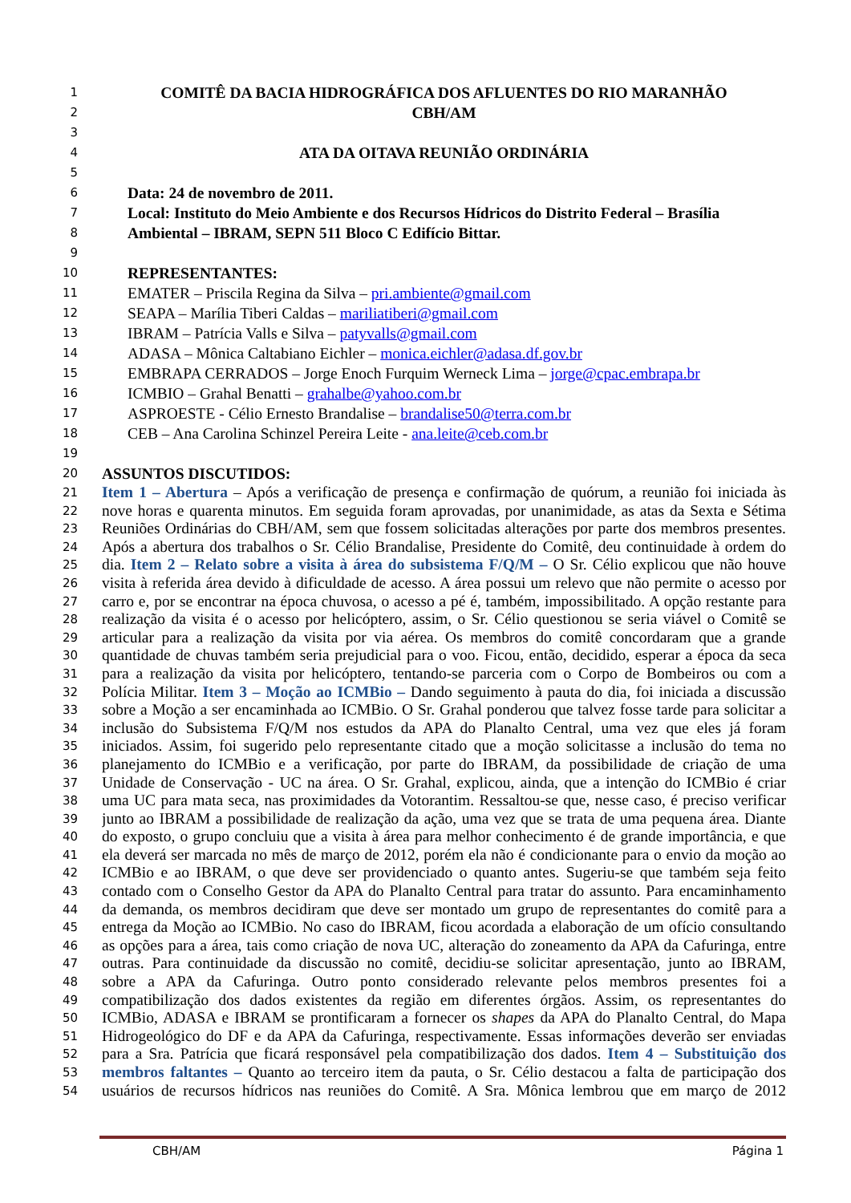1 COMITÊ DA BACIA HIDROGRÁFICA DOS AFLUENTES DO RIO MARANHÃO
2 CBH/AM
3
4 ATA DA OITAVA REUNIÃO ORDINÁRIA
5
6 Data: 24 de novembro de 2011.
7 Local: Instituto do Meio Ambiente e dos Recursos Hídricos do Distrito Federal – Brasília
8 Ambiental – IBRAM, SEPN 511 Bloco C Edifício Bittar.
9
10 REPRESENTANTES:
11 EMATER – Priscila Regina da Silva – pri.ambiente@gmail.com
12 SEAPA – Marília Tiberi Caldas – mariliatiberi@gmail.com
13 IBRAM – Patrícia Valls e Silva – patyvalls@gmail.com
14 ADASA – Mônica Caltabiano Eichler – monica.eichler@adasa.df.gov.br
15 EMBRAPA CERRADOS – Jorge Enoch Furquim Werneck Lima – jorge@cpac.embrapa.br
16 ICMBIO – Grahal Benatti – grahalbe@yahoo.com.br
17 ASPROESTE - Célio Ernesto Brandalise – brandalise50@terra.com.br
18 CEB – Ana Carolina Schinzel Pereira Leite - ana.leite@ceb.com.br
19
20 ASSUNTOS DISCUTIDOS:
21 Item 1 – Abertura – Após a verificação de presença e confirmação de quórum, a reunião foi iniciada às
22 nove horas e quarenta minutos. Em seguida foram aprovadas, por unanimidade, as atas da Sexta e Sétima
23 Reuniões Ordinárias do CBH/AM, sem que fossem solicitadas alterações por parte dos membros presentes.
24 Após a abertura dos trabalhos o Sr. Célio Brandalise, Presidente do Comitê, deu continuidade à ordem do
25 dia. Item 2 – Relato sobre a visita à área do subsistema F/Q/M – O Sr. Célio explicou que não houve
26 visita à referida área devido à dificuldade de acesso. A área possui um relevo que não permite o acesso por
27 carro e, por se encontrar na época chuvosa, o acesso a pé é, também, impossibilitado. A opção restante para
28 realização da visita é o acesso por helicóptero, assim, o Sr. Célio questionou se seria viável o Comitê se
29 articular para a realização da visita por via aérea. Os membros do comitê concordaram que a grande
30 quantidade de chuvas também seria prejudicial para o voo. Ficou, então, decidido, esperar a época da seca
31 para a realização da visita por helicóptero, tentando-se parceria com o Corpo de Bombeiros ou com a
32 Polícia Militar. Item 3 – Moção ao ICMBio – Dando seguimento à pauta do dia, foi iniciada a discussão
33 sobre a Moção a ser encaminhada ao ICMBio. O Sr. Grahal ponderou que talvez fosse tarde para solicitar a
34 inclusão do Subsistema F/Q/M nos estudos da APA do Planalto Central, uma vez que eles já foram
35 iniciados. Assim, foi sugerido pelo representante citado que a moção solicitasse a inclusão do tema no
36 planejamento do ICMBio e a verificação, por parte do IBRAM, da possibilidade de criação de uma
37 Unidade de Conservação - UC na área. O Sr. Grahal, explicou, ainda, que a intenção do ICMBio é criar
38 uma UC para mata seca, nas proximidades da Votorantim. Ressaltou-se que, nesse caso, é preciso verificar
39 junto ao IBRAM a possibilidade de realização da ação, uma vez que se trata de uma pequena área. Diante
40 do exposto, o grupo concluiu que a visita à área para melhor conhecimento é de grande importância, e que
41 ela deverá ser marcada no mês de março de 2012, porém ela não é condicionante para o envio da moção ao
42 ICMBio e ao IBRAM, o que deve ser providenciado o quanto antes. Sugeriu-se que também seja feito
43 contado com o Conselho Gestor da APA do Planalto Central para tratar do assunto. Para encaminhamento
44 da demanda, os membros decidiram que deve ser montado um grupo de representantes do comitê para a
45 entrega da Moção ao ICMBio. No caso do IBRAM, ficou acordada a elaboração de um ofício consultando
46 as opções para a área, tais como criação de nova UC, alteração do zoneamento da APA da Cafuringa, entre
47 outras. Para continuidade da discussão no comitê, decidiu-se solicitar apresentação, junto ao IBRAM,
48 sobre a APA da Cafuringa. Outro ponto considerado relevante pelos membros presentes foi a
49 compatibilização dos dados existentes da região em diferentes órgãos. Assim, os representantes do
50 ICMBio, ADASA e IBRAM se prontificaram a fornecer os shapes da APA do Planalto Central, do Mapa
51 Hidrogeológico do DF e da APA da Cafuringa, respectivamente. Essas informações deverão ser enviadas
52 para a Sra. Patrícia que ficará responsável pela compatibilização dos dados. Item 4 – Substituição dos
53 membros faltantes – Quanto ao terceiro item da pauta, o Sr. Célio destacou a falta de participação dos
54 usuários de recursos hídricos nas reuniões do Comitê. A Sra. Mônica lembrou que em março de 2012
CBH/AM Página 1